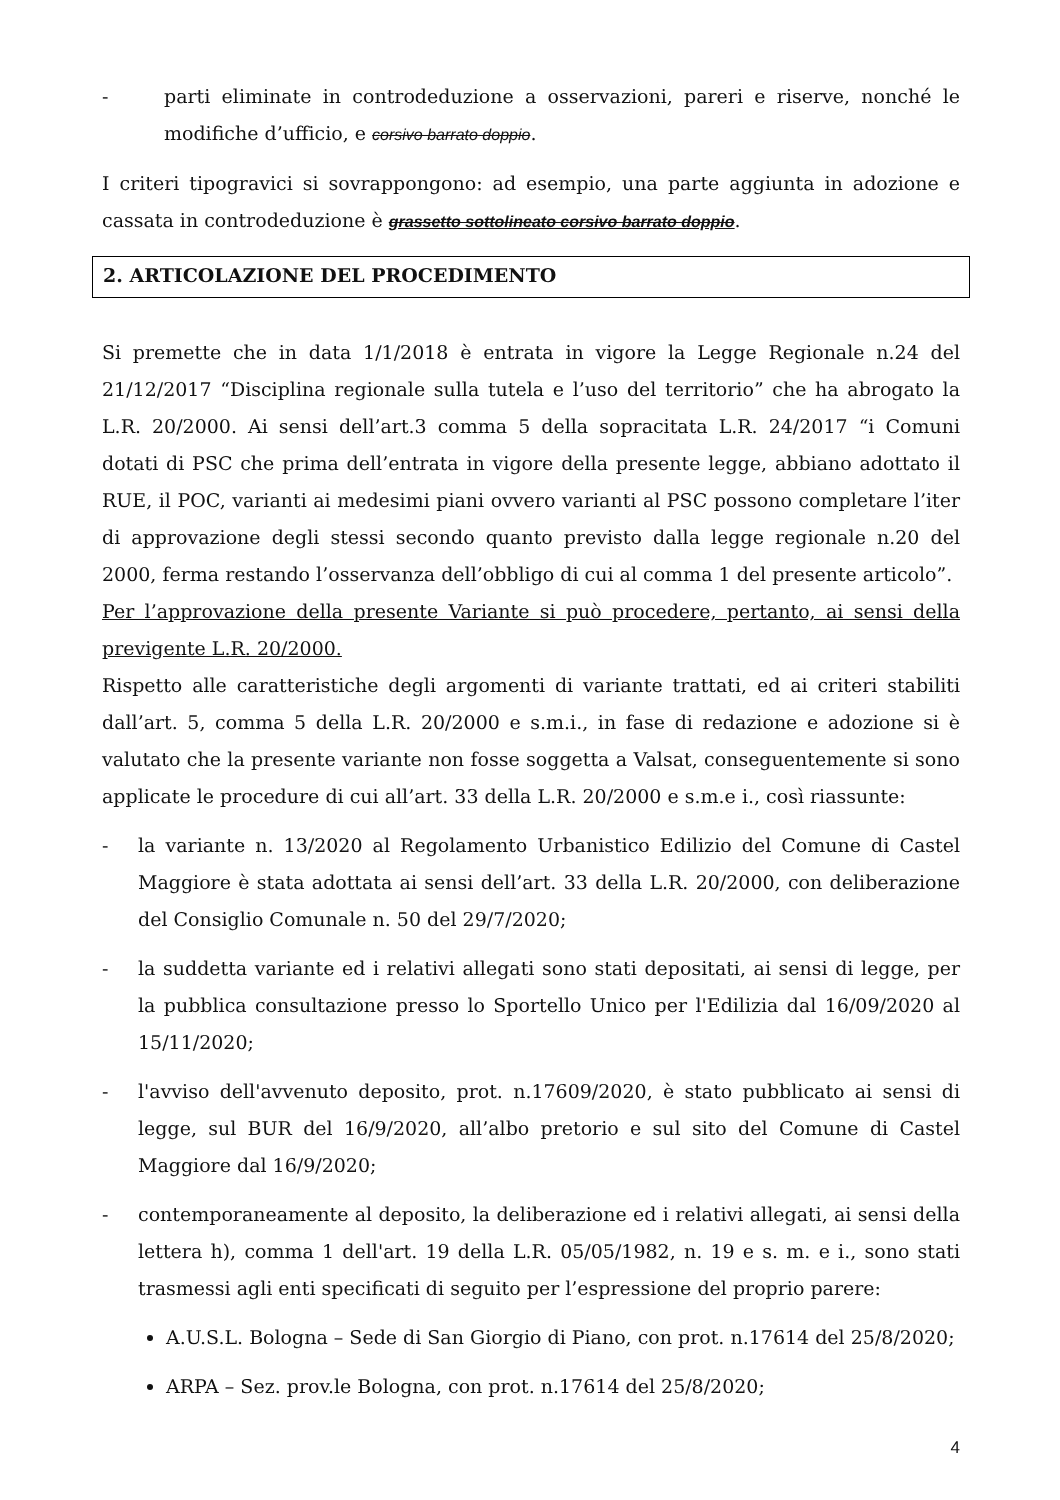- parti eliminate in controdeduzione a osservazioni, pareri e riserve, nonché le modifiche d’ufficio, e corsivo barrato doppio.
I criteri tipogravici si sovrappongono: ad esempio, una parte aggiunta in adozione e cassata in controdeduzione è grassetto sottolineato corsivo barrato doppio.
2. ARTICOLAZIONE DEL PROCEDIMENTO
Si premette che in data 1/1/2018 è entrata in vigore la Legge Regionale n.24 del 21/12/2017 “Disciplina regionale sulla tutela e l’uso del territorio” che ha abrogato la L.R. 20/2000. Ai sensi dell’art.3 comma 5 della sopracitata L.R. 24/2017 “i Comuni dotati di PSC che prima dell’entrata in vigore della presente legge, abbiano adottato il RUE, il POC, varianti ai medesimi piani ovvero varianti al PSC possono completare l’iter di approvazione degli stessi secondo quanto previsto dalla legge regionale n.20 del 2000, ferma restando l’osservanza dell’obbligo di cui al comma 1 del presente articolo”.
Per l’approvazione della presente Variante si può procedere, pertanto, ai sensi della previgente L.R. 20/2000.
Rispetto alle caratteristiche degli argomenti di variante trattati, ed ai criteri stabiliti dall’art. 5, comma 5 della L.R. 20/2000 e s.m.i., in fase di redazione e adozione si è valutato che la presente variante non fosse soggetta a Valsat, conseguentemente si sono applicate le procedure di cui all’art. 33 della L.R. 20/2000 e s.m.e i., così riassunte:
- la variante n. 13/2020 al Regolamento Urbanistico Edilizio del Comune di Castel Maggiore è stata adottata ai sensi dell’art. 33 della L.R. 20/2000, con deliberazione del Consiglio Comunale n. 50 del 29/7/2020;
- la suddetta variante ed i relativi allegati sono stati depositati, ai sensi di legge, per la pubblica consultazione presso lo Sportello Unico per l'Edilizia dal 16/09/2020 al 15/11/2020;
- l'avviso dell'avvenuto deposito, prot. n.17609/2020, è stato pubblicato ai sensi di legge, sul BUR del 16/9/2020, all’albo pretorio e sul sito del Comune di Castel Maggiore dal 16/9/2020;
- contemporaneamente al deposito, la deliberazione ed i relativi allegati, ai sensi della lettera h), comma 1 dell'art. 19 della L.R. 05/05/1982, n. 19 e s. m. e i., sono stati trasmessi agli enti specificati di seguito per l’espressione del proprio parere:
A.U.S.L. Bologna – Sede di San Giorgio di Piano, con prot. n.17614 del 25/8/2020;
ARPA – Sez. prov.le Bologna, con prot. n.17614 del 25/8/2020;
4